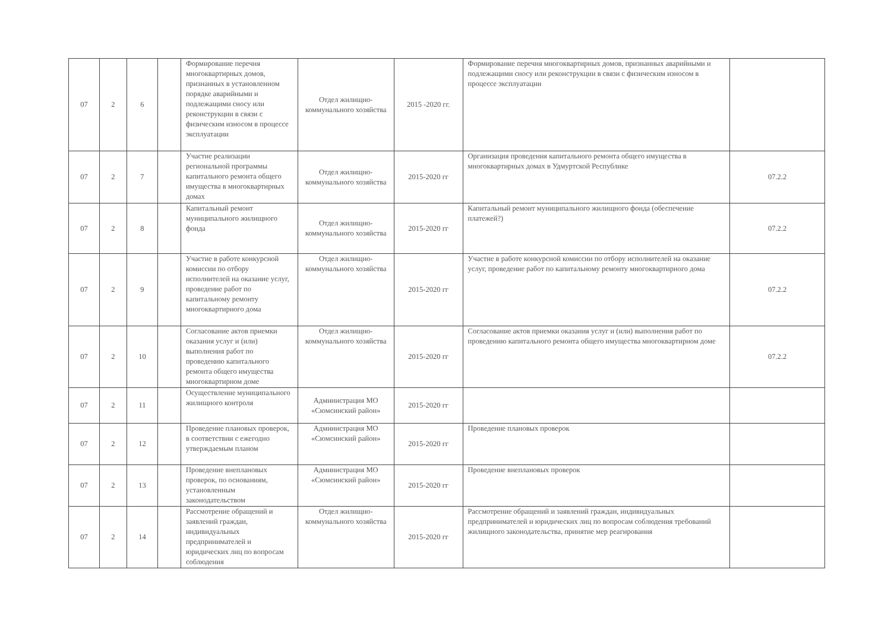| 07 | 2 | 6 | | Формирование перечня многоквартирных домов, признанных в установленном порядке аварийными и подлежащими сносу или реконструкции в связи с физическим износом в процессе эксплуатации | Отдел жилищно-коммунального хозяйства | 2015 -2020 гг. | Формирование перечня многоквартирных домов, признанных аварийными и подлежащими сносу или реконструкции в связи с физическим износом в процессе эксплуатации | |
| 07 | 2 | 7 | | Участие реализации региональной программы капитального ремонта общего имущества в многоквартирных домах | Отдел жилищно-коммунального хозяйства | 2015-2020 гг | Организация проведения капитального ремонта общего имущества в многоквартирных домах в Удмуртской Республике | 07.2.2 |
| 07 | 2 | 8 | | Капитальный ремонт муниципального жилищного фонда | Отдел жилищно-коммунального хозяйства | 2015-2020 гг | Капитальный ремонт муниципального жилищного фонда (обеспечение платежей?) | 07.2.2 |
| 07 | 2 | 9 | | Участие в работе конкурсной комиссии по отбору исполнителей на оказание услуг, проведение работ по капитальному ремонту многоквартирного дома | Отдел жилищно-коммунального хозяйства | 2015-2020 гг | Участие в работе конкурсной комиссии по отбору исполнителей на оказание услуг, проведение работ по капитальному ремонту многоквартирного дома | 07.2.2 |
| 07 | 2 | 10 | | Согласование актов приемки оказания услуг и (или) выполнения работ по проведению капитального ремонта общего имущества многоквартирном доме | Отдел жилищно-коммунального хозяйства | 2015-2020 гг | Согласование актов приемки оказания услуг и (или) выполнения работ по проведению капитального ремонта общего имущества многоквартирном доме | 07.2.2 |
| 07 | 2 | 11 | | Осуществление муниципального жилищного контроля | Администрация МО «Сюмсинский район» | 2015-2020 гг | | |
| 07 | 2 | 12 | | Проведение плановых проверок, в соответствии с ежегодно утверждаемым планом | Администрация МО «Сюмсинский район» | 2015-2020 гг | Проведение плановых проверок | |
| 07 | 2 | 13 | | Проведение внеплановых проверок, по основаниям, установленным законодательством | Администрация МО «Сюмсинский район» | 2015-2020 гг | Проведение внеплановых проверок | |
| 07 | 2 | 14 | | Рассмотрение обращений и заявлений граждан, индивидуальных предпринимателей и юридических лиц по вопросам соблюдения | Отдел жилищно-коммунального хозяйства | 2015-2020 гг | Рассмотрение обращений и заявлений граждан, индивидуальных предпринимателей и юридических лиц по вопросам соблюдения требований жилищного законодательства, принятие мер реагирования | |